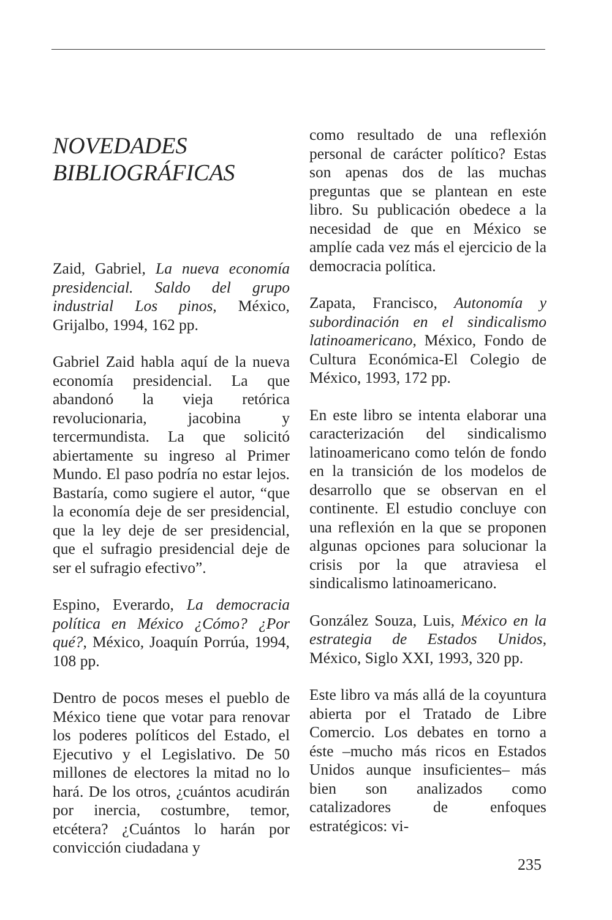NOVEDADES
BIBLIOGRÁFICAS
Zaid, Gabriel, La nueva economía presidencial. Saldo del grupo industrial Los pinos, México, Grijalbo, 1994, 162 pp.
Gabriel Zaid habla aquí de la nueva economía presidencial. La que abandonó la vieja retórica revolucionaria, jacobina y tercermundista. La que solicitó abiertamente su ingreso al Primer Mundo. El paso podría no estar lejos. Bastaría, como sugiere el autor, “que la economía deje de ser presidencial, que la ley deje de ser presidencial, que el sufragio presidencial deje de ser el sufragio efectivo”.
Espino, Everardo, La democracia política en México ¿Cómo? ¿Por qué?, México, Joaquín Porrúa, 1994, 108 pp.
Dentro de pocos meses el pueblo de México tiene que votar para renovar los poderes políticos del Estado, el Ejecutivo y el Legislativo. De 50 millones de electores la mitad no lo hará. De los otros, ¿cuántos acudirán por inercia, costumbre, temor, etcétera? ¿Cuántos lo harán por convicción ciudadana y
como resultado de una reflexión personal de carácter político? Estas son apenas dos de las muchas preguntas que se plantean en este libro. Su publicación obedece a la necesidad de que en México se amplíe cada vez más el ejercicio de la democracia política.
Zapata, Francisco, Autonomía y subordinación en el sindicalismo latinoamericano, México, Fondo de Cultura Económica-El Colegio de México, 1993, 172 pp.
En este libro se intenta elaborar una caracterización del sindicalismo latinoamericano como telón de fondo en la transición de los modelos de desarrollo que se observan en el continente. El estudio concluye con una reflexión en la que se proponen algunas opciones para solucionar la crisis por la que atraviesa el sindicalismo latinoamericano.
González Souza, Luis, México en la estrategia de Estados Unidos, México, Siglo XXI, 1993, 320 pp.
Este libro va más allá de la coyuntura abierta por el Tratado de Libre Comercio. Los debates en torno a éste –mucho más ricos en Estados Unidos aunque insuficientes– más bien son analizados como catalizadores de enfoques estratégicos: vi-
235